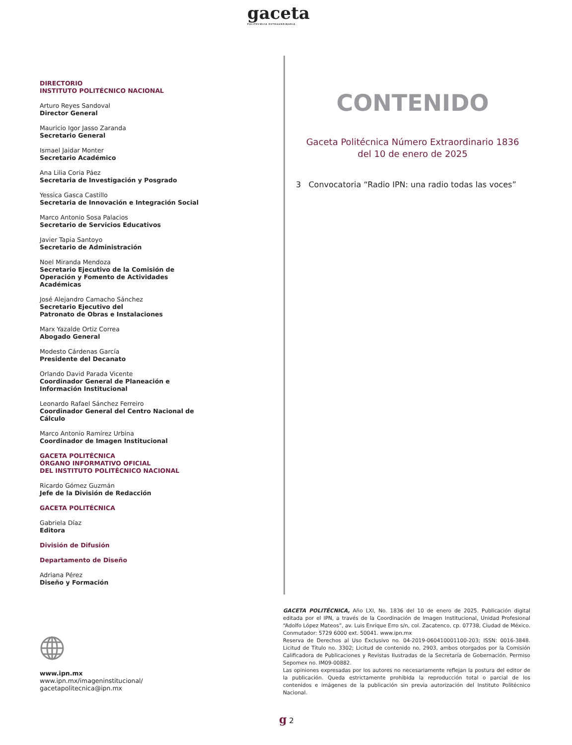gaceta
POLITÉCNICA EXTRAORDINARIA
DIRECTORIO
INSTITUTO POLITÉCNICO NACIONAL
Arturo Reyes Sandoval
Director General
Mauricio Igor Jasso Zaranda
Secretario General
Ismael Jaidar Monter
Secretario Académico
Ana Lilia Coria Páez
Secretaria de Investigación y Posgrado
Yessica Gasca Castillo
Secretaria de Innovación e Integración Social
Marco Antonio Sosa Palacios
Secretario de Servicios Educativos
Javier Tapia Santoyo
Secretario de Administración
Noel Miranda Mendoza
Secretario Ejecutivo de la Comisión de Operación y Fomento de Actividades Académicas
José Alejandro Camacho Sánchez
Secretario Ejecutivo del
Patronato de Obras e Instalaciones
Marx Yazalde Ortiz Correa
Abogado General
Modesto Cárdenas García
Presidente del Decanato
Orlando David Parada Vicente
Coordinador General de Planeación e Información Institucional
Leonardo Rafael Sánchez Ferreiro
Coordinador General del Centro Nacional de Cálculo
Marco Antonio Ramírez Urbina
Coordinador de Imagen Institucional
GACETA POLITÉCNICA
ÓRGANO INFORMATIVO OFICIAL
DEL INSTITUTO POLITÉCNICO NACIONAL
Ricardo Gómez Guzmán
Jefe de la División de Redacción
GACETA POLITÉCNICA
Gabriela Díaz
Editora
División de Difusión
Departamento de Diseño
Adriana Pérez
Diseño y Formación
CONTENIDO
Gaceta Politécnica Número Extraordinario 1836
del 10 de enero de 2025
3 Convocatoria “Radio IPN: una radio todas las voces”
www.ipn.mx
www.ipn.mx/imageninstitucional/
gacetapolitecnica@ipn.mx
GACETA POLITÉCNICA, Año LXI, No. 1836 del 10 de enero de 2025. Publicación digital editada por el IPN, a través de la Coordinación de Imagen Institucional, Unidad Profesional “Adolfo López Mateos”, av. Luis Enrique Erro s/n, col. Zacatenco, cp. 07738, Ciudad de México. Conmutador: 5729 6000 ext. 50041. www.ipn.mx
Reserva de Derechos al Uso Exclusivo no. 04-2019-060410001100-203; ISSN: 0016-3848. Licitud de Título no. 3302; Licitud de contenido no. 2903, ambos otorgados por la Comisión Calificadora de Publicaciones y Revistas Ilustradas de la Secretaría de Gobernación. Permiso Sepomex no. IM09-00882.
Las opiniones expresadas por los autores no necesariamente reflejan la postura del editor de la publicación. Queda estrictamente prohibida la reproducción total o parcial de los contenidos e imágenes de la publicación sin previa autorización del Instituto Politécnico Nacional.
g 2